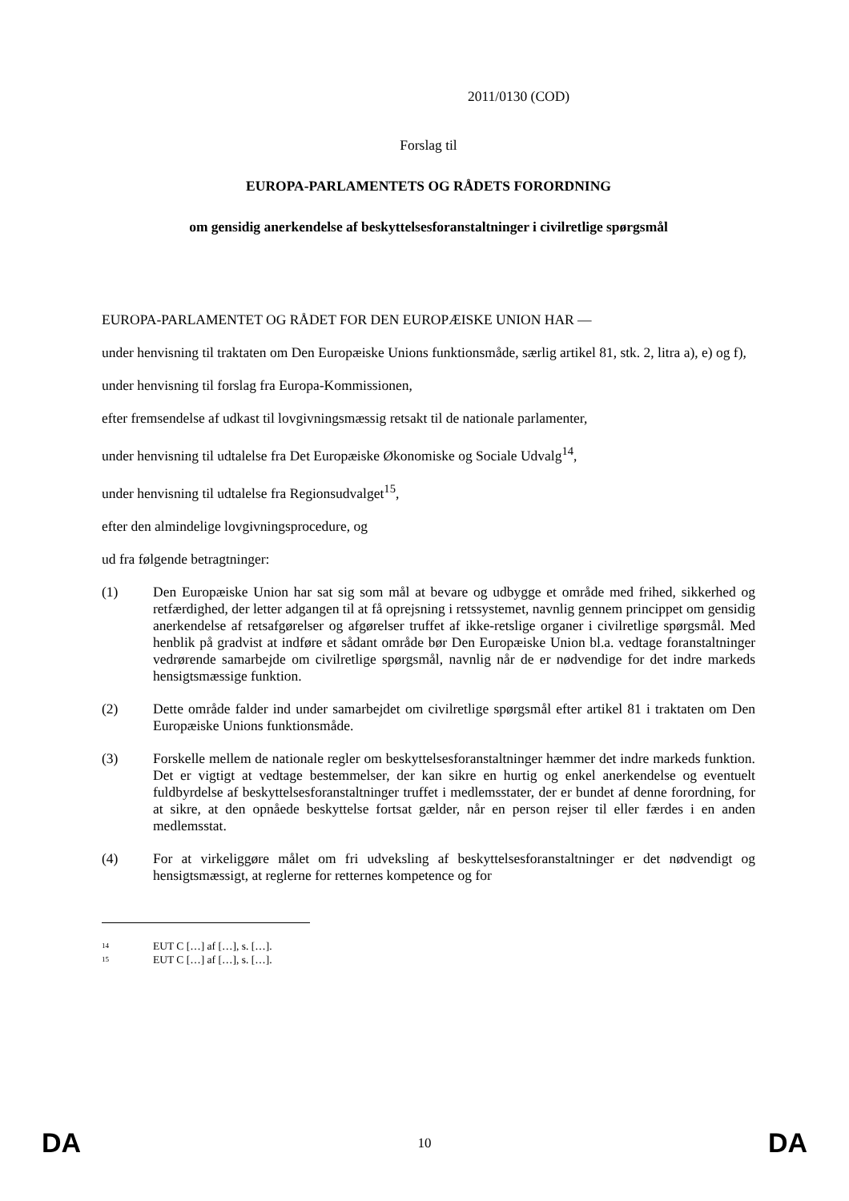2011/0130 (COD)
Forslag til
EUROPA-PARLAMENTETS OG RÅDETS FORORDNING
om gensidig anerkendelse af beskyttelsesforanstaltninger i civilretlige spørgsmål
EUROPA-PARLAMENTET OG RÅDET FOR DEN EUROPÆISKE UNION HAR —
under henvisning til traktaten om Den Europæiske Unions funktionsmåde, særlig artikel 81, stk. 2, litra a), e) og f),
under henvisning til forslag fra Europa-Kommissionen,
efter fremsendelse af udkast til lovgivningsmæssig retsakt til de nationale parlamenter,
under henvisning til udtalelse fra Det Europæiske Økonomiske og Sociale Udvalg<sup>14</sup>,
under henvisning til udtalelse fra Regionsudvalget<sup>15</sup>,
efter den almindelige lovgivningsprocedure, og
ud fra følgende betragtninger:
(1) Den Europæiske Union har sat sig som mål at bevare og udbygge et område med frihed, sikkerhed og retfærdighed, der letter adgangen til at få oprejsning i retssystemet, navnlig gennem princippet om gensidig anerkendelse af retsafgørelser og afgørelser truffet af ikke-retslige organer i civilretlige spørgsmål. Med henblik på gradvist at indføre et sådant område bør Den Europæiske Union bl.a. vedtage foranstaltninger vedrørende samarbejde om civilretlige spørgsmål, navnlig når de er nødvendige for det indre markeds hensigtsmæssige funktion.
(2) Dette område falder ind under samarbejdet om civilretlige spørgsmål efter artikel 81 i traktaten om Den Europæiske Unions funktionsmåde.
(3) Forskelle mellem de nationale regler om beskyttelsesforanstaltninger hæmmer det indre markeds funktion. Det er vigtigt at vedtage bestemmelser, der kan sikre en hurtig og enkel anerkendelse og eventuelt fuldbyrdelse af beskyttelsesforanstaltninger truffet i medlemsstater, der er bundet af denne forordning, for at sikre, at den opnåede beskyttelse fortsat gælder, når en person rejser til eller færdes i en anden medlemsstat.
(4) For at virkeliggøre målet om fri udveksling af beskyttelsesforanstaltninger er det nødvendigt og hensigtsmæssigt, at reglerne for retternes kompetence og for
14 EUT C […] af […], s. […].
15 EUT C […] af […], s. […].
DA 10 DA